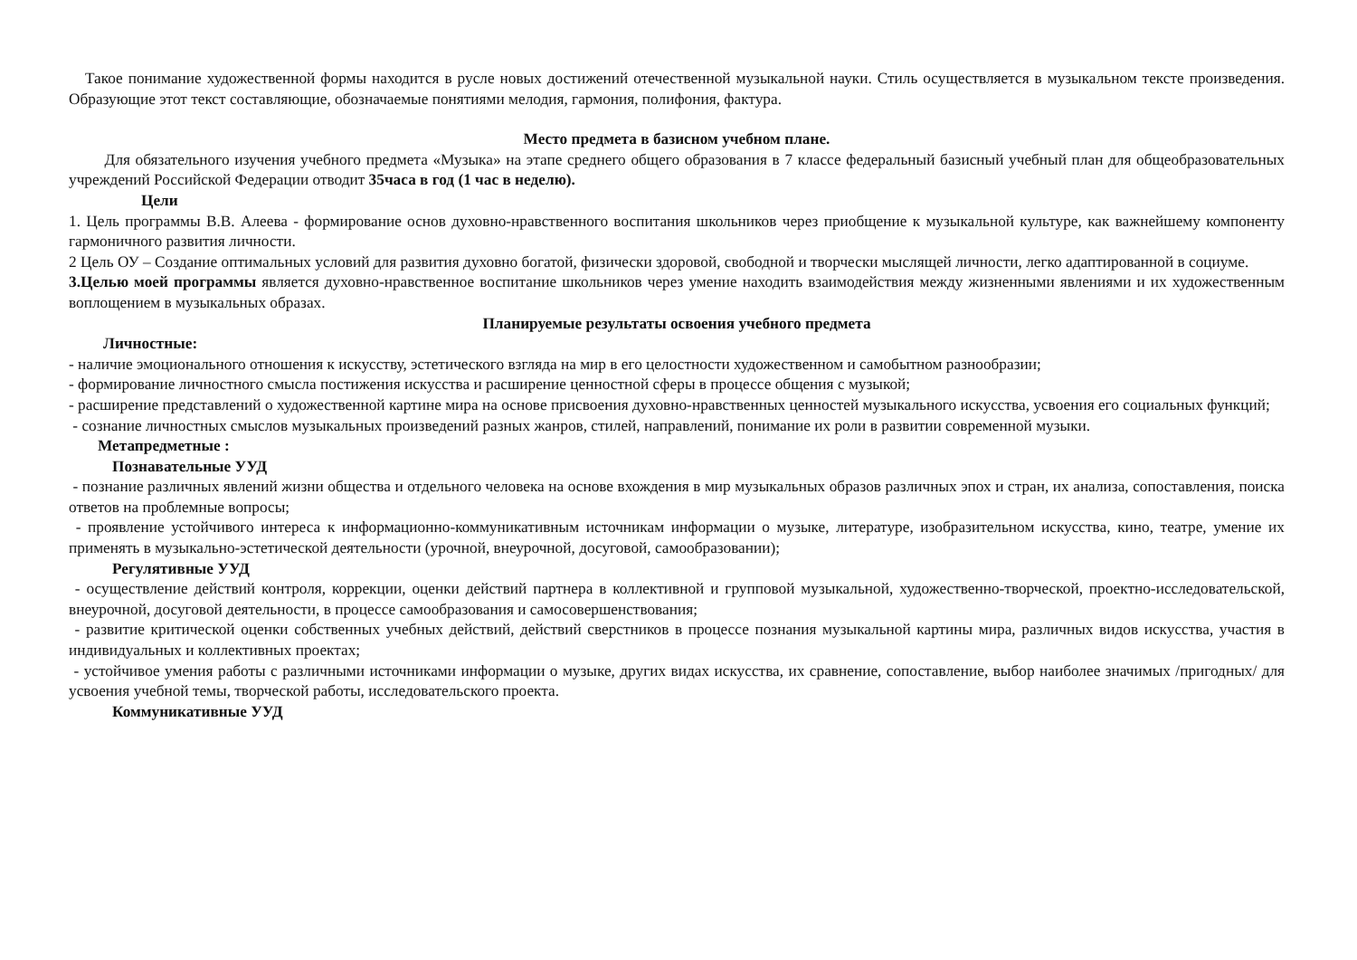Такое понимание художественной формы находится в русле новых достижений отечественной музыкальной науки. Стиль осуществляется в музыкальном тексте произведения. Образующие этот текст составляющие, обозначаемые понятиями мелодия, гармония, полифония, фактура.
Место предмета в базисном учебном плане.
Для обязательного изучения учебного предмета «Музыка» на этапе среднего общего образования в 7 классе федеральный базисный учебный план для общеобразовательных учреждений Российской Федерации отводит 35часа в год (1 час в неделю).
Цели
1. Цель программы В.В. Алеева - формирование основ духовно-нравственного воспитания школьников через приобщение к музыкальной культуре, как важнейшему компоненту гармоничного развития личности.
2 Цель ОУ – Создание оптимальных условий для развития духовно богатой, физически здоровой, свободной и творчески мыслящей личности, легко адаптированной в социуме.
3.Целью моей программы является духовно-нравственное воспитание школьников через умение находить взаимодействия между жизненными явлениями и их художественным воплощением в музыкальных образах.
Планируемые результаты освоения учебного предмета
Личностные:
- наличие эмоционального отношения к искусству, эстетического взгляда на мир в его целостности художественном и самобытном разнообразии;
- формирование личностного смысла постижения искусства и расширение ценностной сферы в процессе общения с музыкой;
- расширение представлений о художественной картине мира на основе присвоения духовно-нравственных ценностей музыкального искусства, усвоения его социальных функций;
- сознание личностных смыслов музыкальных произведений разных жанров, стилей, направлений, понимание их роли в развитии современной музыки.
Метапредметные :
Познавательные УУД
- познание различных явлений жизни общества и отдельного человека на основе вхождения в мир музыкальных образов различных эпох и стран, их анализа, сопоставления, поиска ответов на проблемные вопросы;
- проявление устойчивого интереса к информационно-коммуникативным источникам информации о музыке, литературе, изобразительном искусства, кино, театре, умение их применять в музыкально-эстетической деятельности (урочной, внеурочной, досуговой, самообразовании);
Регулятивные УУД
- осуществление действий контроля, коррекции, оценки действий партнера в коллективной и групповой музыкальной, художественно-творческой, проектно-исследовательской, внеурочной, досуговой деятельности, в процессе самообразования и самосовершенствования;
- развитие критической оценки собственных учебных действий, действий сверстников в процессе познания музыкальной картины мира, различных видов искусства, участия в индивидуальных и коллективных проектах;
- устойчивое умения работы с различными источниками информации о музыке, других видах искусства, их сравнение, сопоставление, выбор наиболее значимых /пригодных/ для усвоения учебной темы, творческой работы, исследовательского проекта.
Коммуникативные УУД